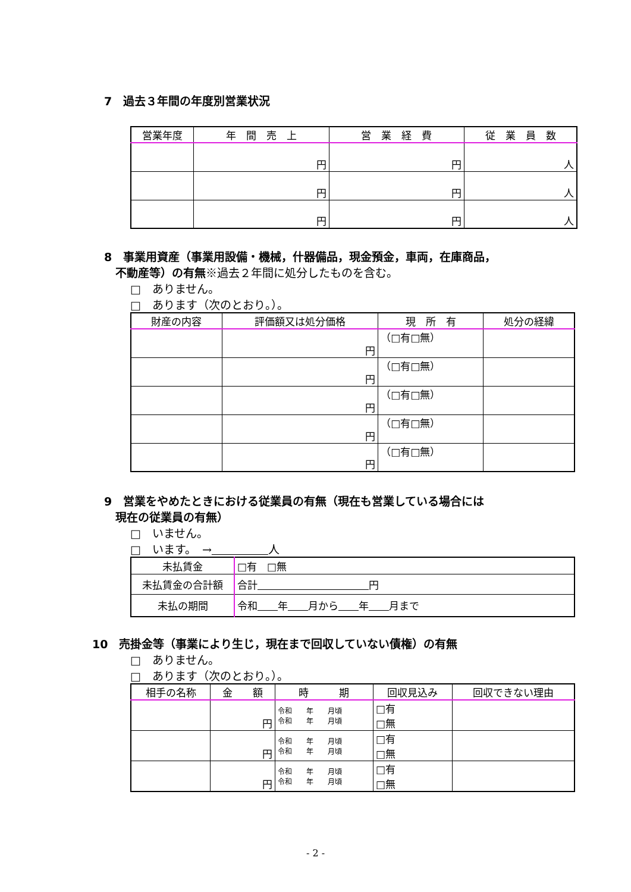7　過去３年間の年度別営業状況
| 営業年度 | 年 間 売 上 | 営 業 経 費 | 従 業 員 数 |
| --- | --- | --- | --- |
| | 円 | 円 | 人 |
| | 円 | 円 | 人 |
| | 円 | 円 | 人 |
8　事業用資産（事業用設備・機械，什器備品，現金預金，車両，在庫商品，
　不動産等）の有無※過去２年間に処分したものを含む。
□　ありません。
□　あります（次のとおり。）。
| 財産の内容 | 評価額又は処分価格 | 現 所 有 | 処分の経緯 |
| --- | --- | --- | --- |
| | 円 | （□有□無） | |
| | 円 | （□有□無） | |
| | 円 | （□有□無） | |
| | 円 | （□有□無） | |
| | 円 | （□有□無） | |
9　営業をやめたときにおける従業員の有無（現在も営業している場合には
　現在の従業員の有無）
□　いません。
□　います。　→　　　　　 人
| 未払賃金 | □有 □無 |
| 未払賃金の合計額 | 合計 円 |
| 未払の期間 | 令和 年 月から 年 月まで |
10　売掛金等（事業により生じ，現在まで回収していない債権）の有無
□　ありません。
□　あります（次のとおり。）。
| 相手の名称 | 金 額 | 時 期 | 回収見込み | 回収できない理由 |
| --- | --- | --- | --- | --- |
| | 円 | 令和 年 月頃 令和 年 月頃 | □有 □無 | |
| | 円 | 令和 年 月頃 令和 年 月頃 | □有 □無 | |
| | 円 | 令和 年 月頃 令和 年 月頃 | □有 □無 | |
- 2 -